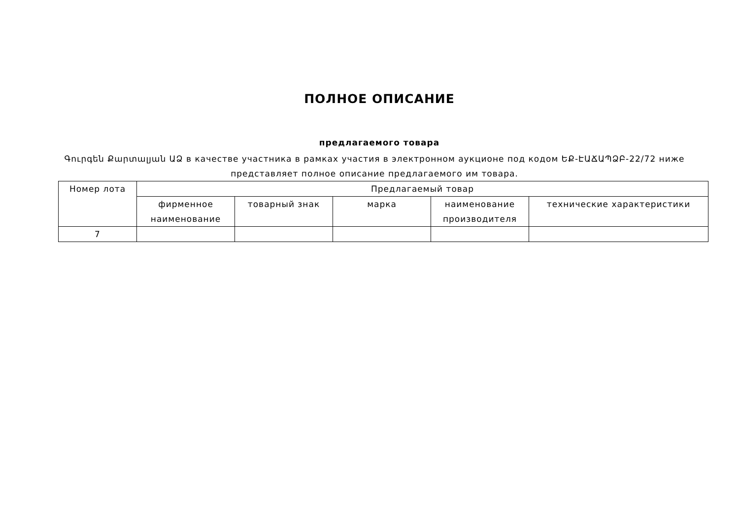ПОЛНОЕ ОПИСАНИЕ
предлагаемого товара
Գուրգեն Քարտալյան ԱՁ в качестве участника в рамках участия в электронном аукционе под кодом ԵՔ-ԷԱՃԱՊՁԲ-22/72 ниже представляет полное описание предлагаемого им товара.
| Номер лота | Предлагаемый товар | | | | |
| --- | --- | --- | --- | --- | --- |
| | фирменное наименование | товарный знак | марка | наименование производителя | технические характеристики |
| 7 | | | | | |